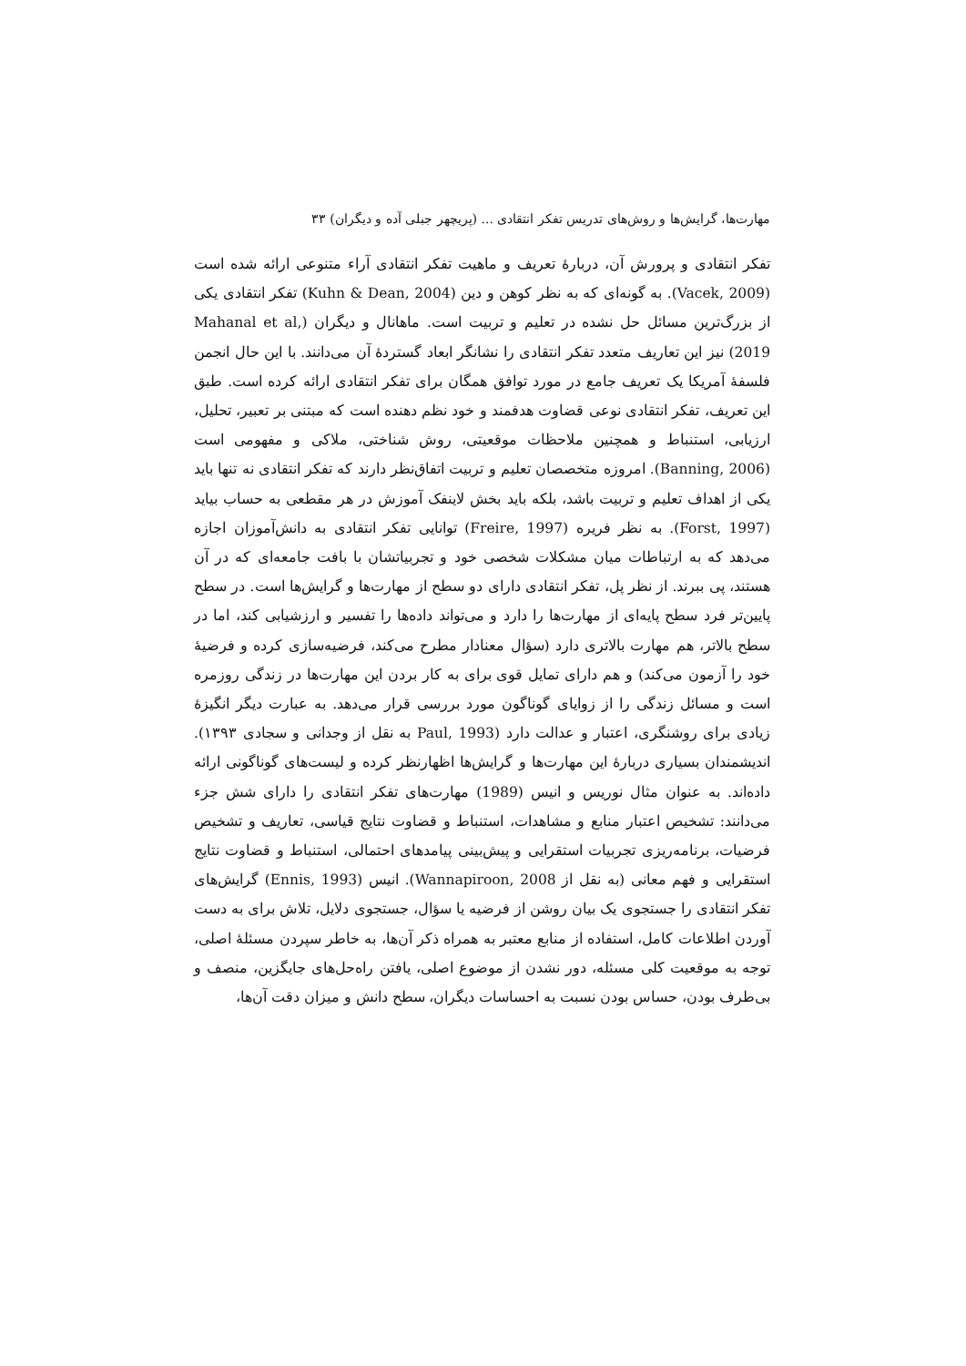مهارت‌ها، گرایش‌ها و روش‌های تدریس تفکر انتقادی ... (پریچهر جبلی آده و دیگران) ۳۳
تفکر انتقادی و پرورش آن، دربارهٔ تعریف و ماهیت تفکر انتقادی آراء متنوعی ارائه شده است (Vacek, 2009). به گونه‌ای که به نظر کوهن و دین (Kuhn & Dean, 2004) تفکر انتقادی یکی از بزرگ‌ترین مسائل حل نشده در تعلیم و تربیت است. ماهانال و دیگران (Mahanal et al, 2019) نیز این تعاریف متعدد تفکر انتقادی را نشانگر ابعاد گستردهٔ آن می‌دانند. با این حال انجمن فلسفهٔ آمریکا یک تعریف جامع در مورد توافق همگان برای تفکر انتقادی ارائه کرده است. طبق این تعریف، تفکر انتقادی نوعی قضاوت هدفمند و خود نظم دهنده است که مبتنی بر تعبیر، تحلیل، ارزیابی، استنباط و همچنین ملاحظات موقعیتی، روش شناختی، ملاکی و مفهومی است (Banning, 2006). امروزه متخصصان تعلیم و تربیت اتفاق‌نظر دارند که تفکر انتقادی نه تنها باید یکی از اهداف تعلیم و تربیت باشد، بلکه باید بخش لاینفک آموزش در هر مقطعی به حساب بیاید (Forst, 1997). به نظر فریره (Freire, 1997) توانایی تفکر انتقادی به دانش‌آموزان اجازه می‌دهد که به ارتباطات میان مشکلات شخصی خود و تجربیاتشان با بافت جامعه‌ای که در آن هستند، پی ببرند. از نظر پل، تفکر انتقادی دارای دو سطح از مهارت‌ها و گرایش‌ها است. در سطح پایین‌تر فرد سطح پایه‌ای از مهارت‌ها را دارد و می‌تواند داده‌ها را تفسیر و ارزشیابی کند، اما در سطح بالاتر، هم مهارت بالاتری دارد (سؤال معنادار مطرح می‌کند، فرضیه‌سازی کرده و فرضیهٔ خود را آزمون می‌کند) و هم دارای تمایل قوی برای به کار بردن این مهارت‌ها در زندگی روزمره است و مسائل زندگی را از زوایای گوناگون مورد بررسی قرار می‌دهد. به عبارت دیگر انگیزهٔ زیادی برای روشنگری، اعتبار و عدالت دارد (Paul, 1993 به نقل از وجدانی و سجادی ۱۳۹۳). اندیشمندان بسیاری دربارهٔ این مهارت‌ها و گرایش‌ها اظهارنظر کرده و لیست‌های گوناگونی ارائه داده‌اند. به عنوان مثال نوریس و انیس (1989) مهارت‌های تفکر انتقادی را دارای شش جزء می‌دانند: تشخیص اعتبار منابع و مشاهدات، استنباط و قضاوت نتایج قیاسی، تعاریف و تشخیص فرضیات، برنامه‌ریزی تجربیات استقرایی و پیش‌بینی پیامدهای احتمالی، استنباط و قضاوت نتایج استقرایی و فهم معانی (به نقل از Wannapiroon, 2008). انیس (Ennis, 1993) گرایش‌های تفکر انتقادی را جستجوی یک بیان روشن از فرضیه یا سؤال، جستجوی دلایل، تلاش برای به دست آوردن اطلاعات کامل، استفاده از منابع معتبر به همراه ذکر آن‌ها، به خاطر سپردن مسئلهٔ اصلی، توجه به موقعیت کلی مسئله، دور نشدن از موضوع اصلی، یافتن راه‌حل‌های جایگزین، منصف و بی‌طرف بودن، حساس بودن نسبت به احساسات دیگران، سطح دانش و میزان دقت آن‌ها،